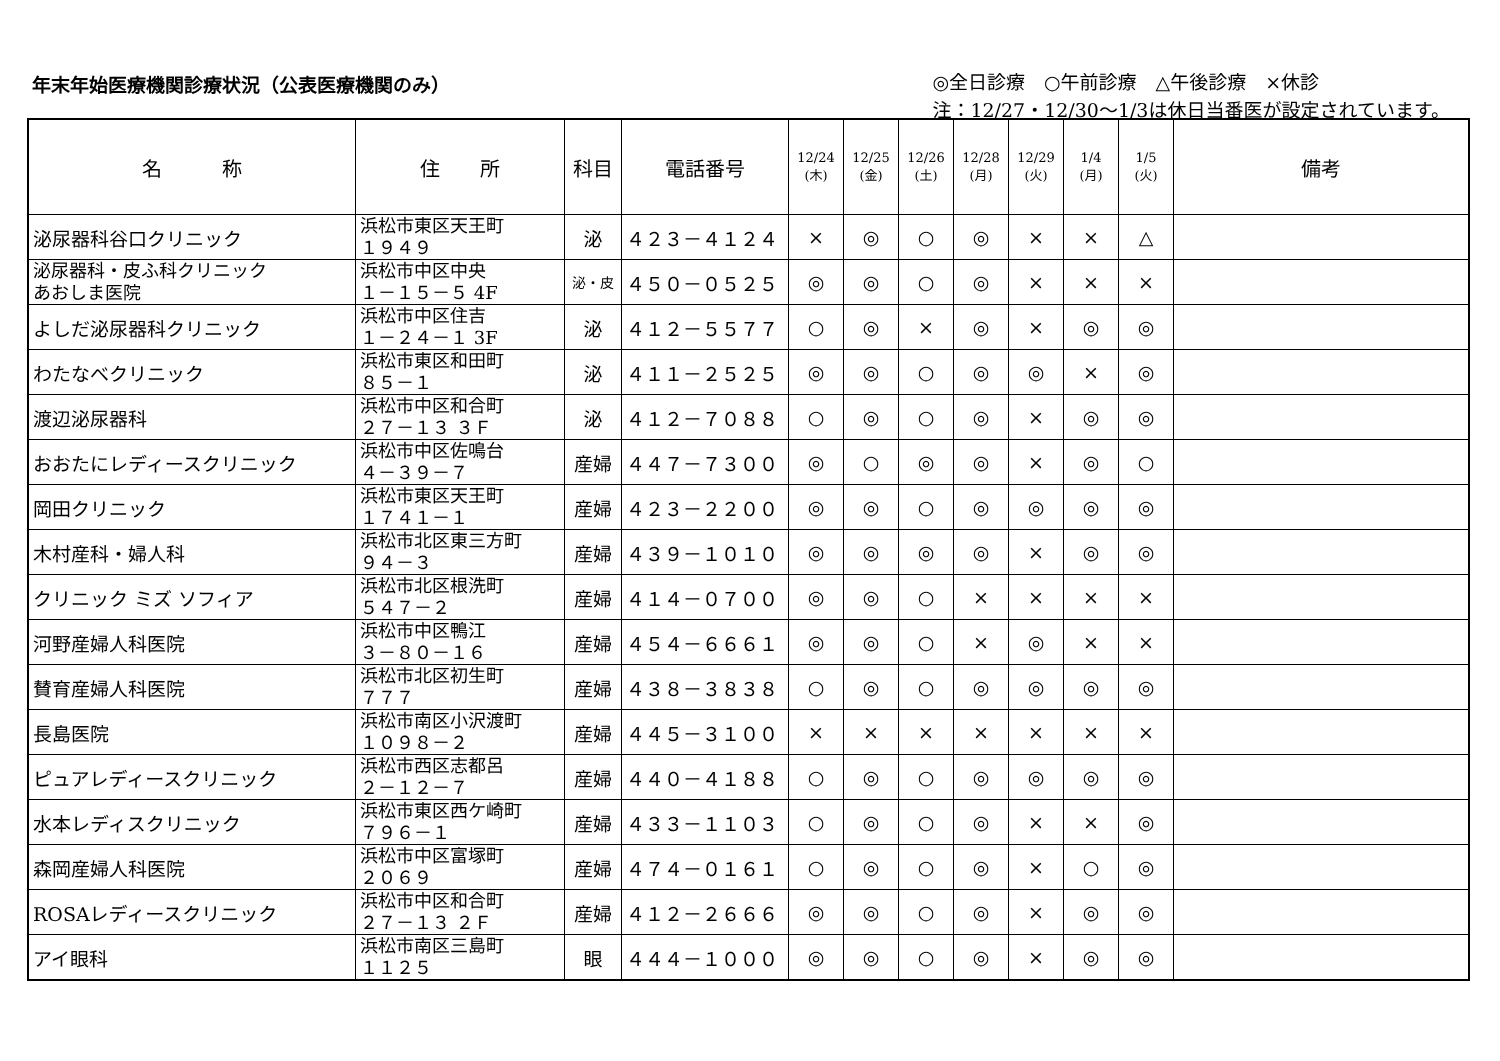年末年始医療機関診療状況（公表医療機関のみ）
◎全日診療　○午前診療　△午後診療　×休診
注：12/27・12/30～1/3は休日当番医が設定されています。
| 名 称 | 住 所 | 科目 | 電話番号 | 12/24 (木) | 12/25 (金) | 12/26 (土) | 12/28 (月) | 12/29 (火) | 1/4 (月) | 1/5 (火) | 備考 |
| --- | --- | --- | --- | --- | --- | --- | --- | --- | --- | --- | --- |
| 泌尿器科谷口クリニック | 浜松市東区天王町 １９４９ | 泌 | ４２３－４１２４ | × | ◎ | ○ | ◎ | × | × | △ | |
| 泌尿器科・皮ふ科クリニック あおしま医院 | 浜松市中区中央 １－１５－５ 4F | 泌・皮 | ４５０－０５２５ | ◎ | ◎ | ○ | ◎ | × | × | × | |
| よしだ泌尿器科クリニック | 浜松市中区住吉 １－２４－１ 3F | 泌 | ４１２－５５７７ | ○ | ◎ | × | ◎ | × | ◎ | ◎ | |
| わたなべクリニック | 浜松市東区和田町 ８５－１ | 泌 | ４１１－２５２５ | ◎ | ◎ | ○ | ◎ | ◎ | × | ◎ | |
| 渡辺泌尿器科 | 浜松市中区和合町 ２７－１３ ３Ｆ | 泌 | ４１２－７０８８ | ○ | ◎ | ○ | ◎ | × | ◎ | ◎ | |
| おおたにレディースクリニック | 浜松市中区佐鳴台 ４－３９－７ | 産婦 | ４４７－７３００ | ◎ | ○ | ◎ | ◎ | × | ◎ | ○ | |
| 岡田クリニック | 浜松市東区天王町 １７４１－１ | 産婦 | ４２３－２２００ | ◎ | ◎ | ○ | ◎ | ◎ | ◎ | ◎ | |
| 木村産科・婦人科 | 浜松市北区東三方町 ９４－３ | 産婦 | ４３９－１０１０ | ◎ | ◎ | ◎ | ◎ | × | ◎ | ◎ | |
| クリニック ミズ ソフィア | 浜松市北区根洗町 ５４７－２ | 産婦 | ４１４－０７００ | ◎ | ◎ | ○ | × | × | × | × | |
| 河野産婦人科医院 | 浜松市中区鴨江 ３－８０－１６ | 産婦 | ４５４－６６６１ | ◎ | ◎ | ○ | × | ◎ | × | × | |
| 賛育産婦人科医院 | 浜松市北区初生町 ７７７ | 産婦 | ４３８－３８３８ | ○ | ◎ | ○ | ◎ | ◎ | ◎ | ◎ | |
| 長島医院 | 浜松市南区小沢渡町 １０９８－２ | 産婦 | ４４５－３１００ | × | × | × | × | × | × | × | |
| ピュアレディースクリニック | 浜松市西区志都呂 ２－１２－７ | 産婦 | ４４０－４１８８ | ○ | ◎ | ○ | ◎ | ◎ | ◎ | ◎ | |
| 水本レディスクリニック | 浜松市東区西ケ崎町 ７９６－１ | 産婦 | ４３３－１１０３ | ○ | ◎ | ○ | ◎ | × | × | ◎ | |
| 森岡産婦人科医院 | 浜松市中区富塚町 ２０６９ | 産婦 | ４７４－０１６１ | ○ | ◎ | ○ | ◎ | × | ○ | ◎ | |
| ROSAレディースクリニック | 浜松市中区和合町 ２７－１３ ２Ｆ | 産婦 | ４１２－２６６６ | ◎ | ◎ | ○ | ◎ | × | ◎ | ◎ | |
| アイ眼科 | 浜松市南区三島町 １１２５ | 眼 | ４４４－１０００ | ◎ | ◎ | ○ | ◎ | × | ◎ | ◎ | |